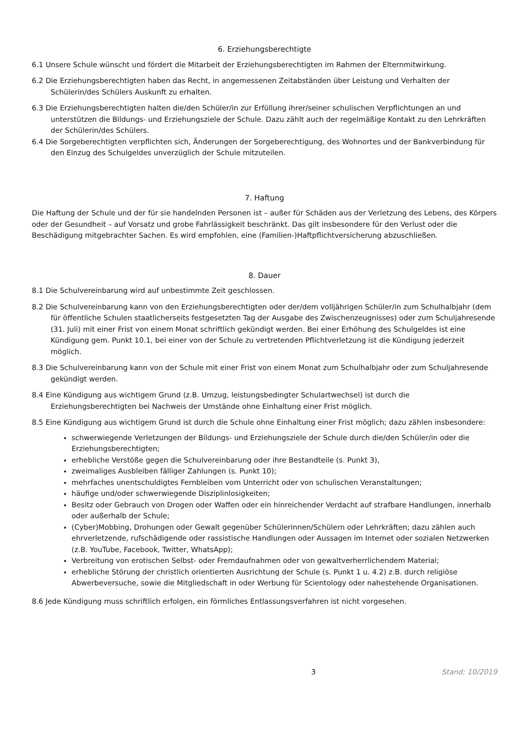6. Erziehungsberechtigte
6.1 Unsere Schule wünscht und fördert die Mitarbeit der Erziehungsberechtigten im Rahmen der Elternmitwirkung.
6.2 Die Erziehungsberechtigten haben das Recht, in angemessenen Zeitabständen über Leistung und Verhalten der Schülerin/des Schülers Auskunft zu erhalten.
6.3 Die Erziehungsberechtigten halten die/den Schüler/in zur Erfüllung ihrer/seiner schulischen Verpflichtungen an und unterstützen die Bildungs- und Erziehungsziele der Schule. Dazu zählt auch der regelmäßige Kontakt zu den Lehrkräften der Schülerin/des Schülers.
6.4 Die Sorgeberechtigten verpflichten sich, Änderungen der Sorgeberechtigung, des Wohnortes und der Bankverbindung für den Einzug des Schulgeldes unverzüglich der Schule mitzuteilen.
7. Haftung
Die Haftung der Schule und der für sie handelnden Personen ist – außer für Schäden aus der Verletzung des Lebens, des Körpers oder der Gesundheit – auf Vorsatz und grobe Fahrlässigkeit beschränkt. Das gilt insbesondere für den Verlust oder die Beschädigung mitgebrachter Sachen. Es wird empfohlen, eine (Familien-)Haftpflichtversicherung abzuschließen.
8. Dauer
8.1 Die Schulvereinbarung wird auf unbestimmte Zeit geschlossen.
8.2 Die Schulvereinbarung kann von den Erziehungsberechtigten oder der/dem volljährigen Schüler/in zum Schulhalbjahr (dem für öffentliche Schulen staatlicherseits festgesetzten Tag der Ausgabe des Zwischenzeugnisses) oder zum Schuljahresende (31. Juli) mit einer Frist von einem Monat schriftlich gekündigt werden. Bei einer Erhöhung des Schulgeldes ist eine Kündigung gem. Punkt 10.1, bei einer von der Schule zu vertretenden Pflichtverletzung ist die Kündigung jederzeit möglich.
8.3 Die Schulvereinbarung kann von der Schule mit einer Frist von einem Monat zum Schulhalbjahr oder zum Schuljahresende gekündigt werden.
8.4 Eine Kündigung aus wichtigem Grund (z.B. Umzug, leistungsbedingter Schulartwechsel) ist durch die Erziehungsberechtigten bei Nachweis der Umstände ohne Einhaltung einer Frist möglich.
8.5 Eine Kündigung aus wichtigem Grund ist durch die Schule ohne Einhaltung einer Frist möglich; dazu zählen insbesondere:
schwerwiegende Verletzungen der Bildungs- und Erziehungsziele der Schule durch die/den Schüler/in oder die Erziehungsberechtigten;
erhebliche Verstöße gegen die Schulvereinbarung oder ihre Bestandteile (s. Punkt 3),
zweimaliges Ausbleiben fälliger Zahlungen (s. Punkt 10);
mehrfaches unentschuldigtes Fernbleiben vom Unterricht oder von schulischen Veranstaltungen;
häufige und/oder schwerwiegende Disziplinlosigkeiten;
Besitz oder Gebrauch von Drogen oder Waffen oder ein hinreichender Verdacht auf strafbare Handlungen, innerhalb oder außerhalb der Schule;
(Cyber)Mobbing, Drohungen oder Gewalt gegenüber Schülerinnen/Schülern oder Lehrkräften; dazu zählen auch ehrverletzende, rufschädigende oder rassistische Handlungen oder Aussagen im Internet oder sozialen Netzwerken (z.B. YouTube, Facebook, Twitter, WhatsApp);
Verbreitung von erotischen Selbst- oder Fremdaufnahmen oder von gewaltverherrlichendem Material;
erhebliche Störung der christlich orientierten Ausrichtung der Schule (s. Punkt 1 u. 4.2) z.B. durch religiöse Abwerbeversuche, sowie die Mitgliedschaft in oder Werbung für Scientology oder nahestehende Organisationen.
8.6 Jede Kündigung muss schriftlich erfolgen, ein förmliches Entlassungsverfahren ist nicht vorgesehen.
3 Stand: 10/2019